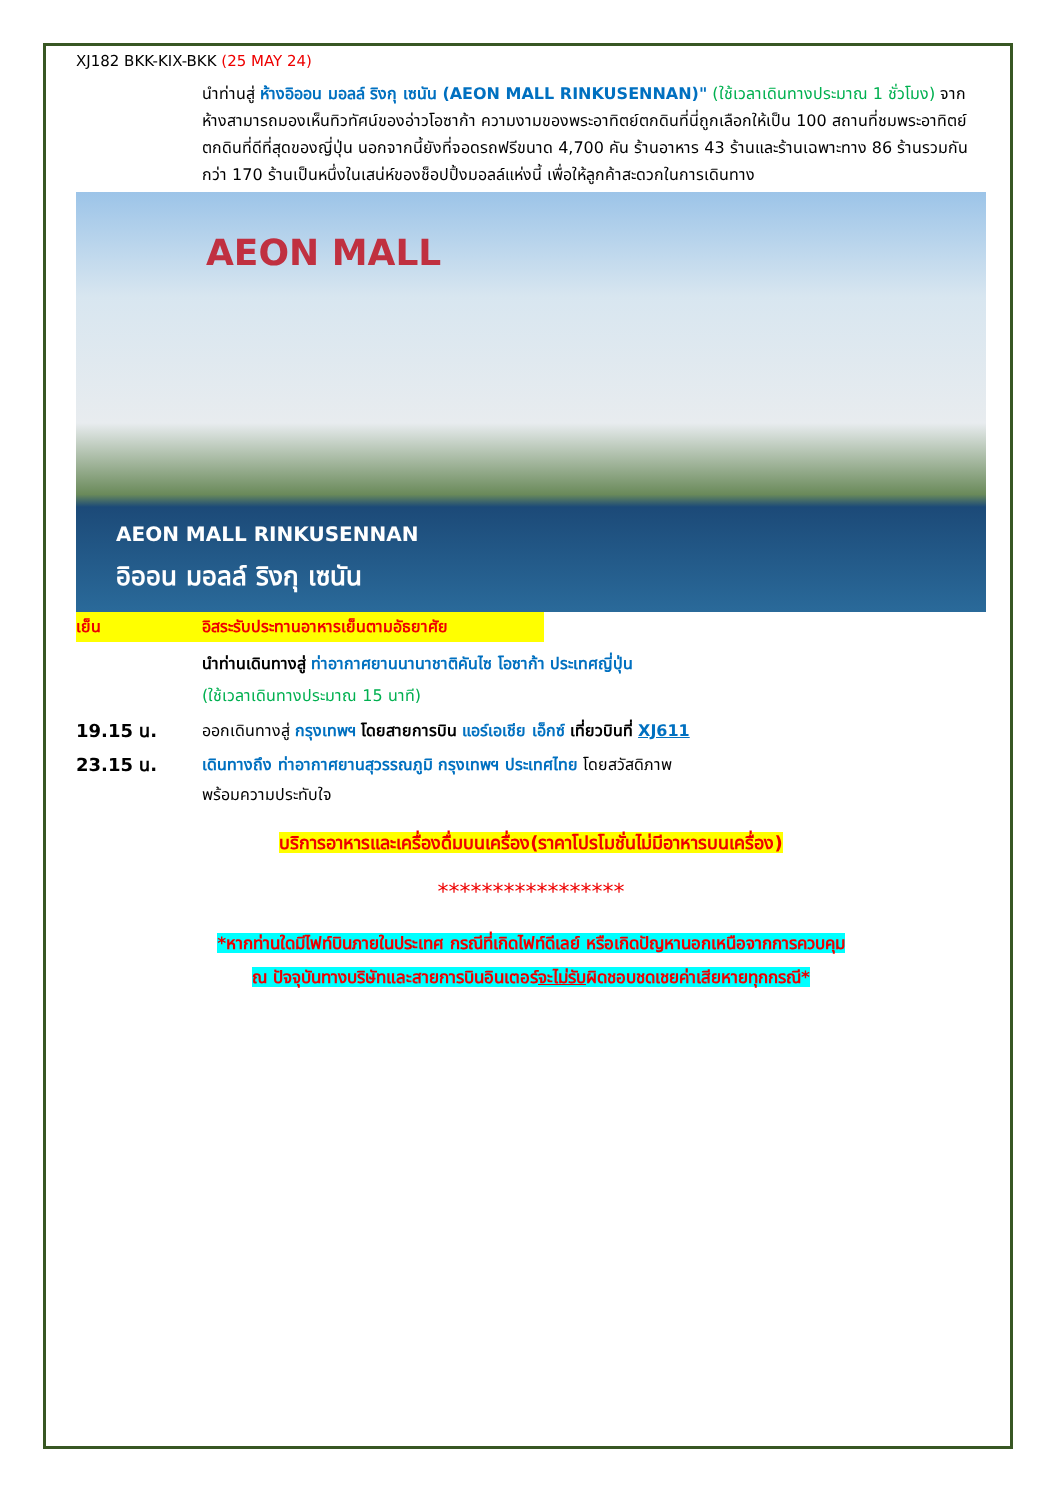XJ182 BKK-KIX-BKK (25 MAY 24)
นำท่านสู่ ห้างอิออน มอลล์ ริงกุ เซนัน (AEON MALL RINKUSENNAN)" (ใช้เวลาเดินทางประมาณ 1 ชั่วโมง) จากห้างสามารถมองเห็นทิวทัศน์ของอ่าวโอซาก้า ความงามของพระอาทิตย์ตกดินที่นี่ถูกเลือกให้เป็น 100 สถานที่ชมพระอาทิตย์ตกดินที่ดีที่สุดของญี่ปุ่น นอกจากนี้ยังที่จอดรถฟรีขนาด 4,700 คัน ร้านอาหาร 43 ร้านและร้านเฉพาะทาง 86 ร้านรวมกันกว่า 170 ร้านเป็นหนึ่งในเสน่ห์ของช็อปปิ้งมอลล์แห่งนี้ เพื่อให้ลูกค้าสะดวกในการเดินทาง
AEON MALL
AEON MALL RINKUSENNAN
อิออน มอลล์ ริงกุ เซนัน
เย็น อิสระรับประทานอาหารเย็นตามอัธยาศัย
นำท่านเดินทางสู่ ท่าอากาศยานนานาชาติคันไซ โอซาก้า ประเทศญี่ปุ่น
(ใช้เวลาเดินทางประมาณ 15 นาที)
19.15 น. ออกเดินทางสู่ กรุงเทพฯ โดยสายการบิน แอร์เอเชีย เอ็กซ์ เที่ยวบินที่ XJ611
23.15 น. เดินทางถึง ท่าอากาศยานสุวรรณภูมิ กรุงเทพฯ ประเทศไทย โดยสวัสดิภาพ
พร้อมความประทับใจ
บริการอาหารและเครื่องดื่มบนเครื่อง(ราคาโปรโมชั่นไม่มีอาหารบนเครื่อง)
*****************
*หากท่านใดมีไฟท์บินภายในประเทศ กรณีที่เกิดไฟท์ดีเลย์ หรือเกิดปัญหานอกเหนือจากการควบคุม
ณ ปัจจุบันทางบริษัทและสายการบินอินเตอร์จะไม่รับผิดชอบชดเชยค่าเสียหายทุกกรณี*